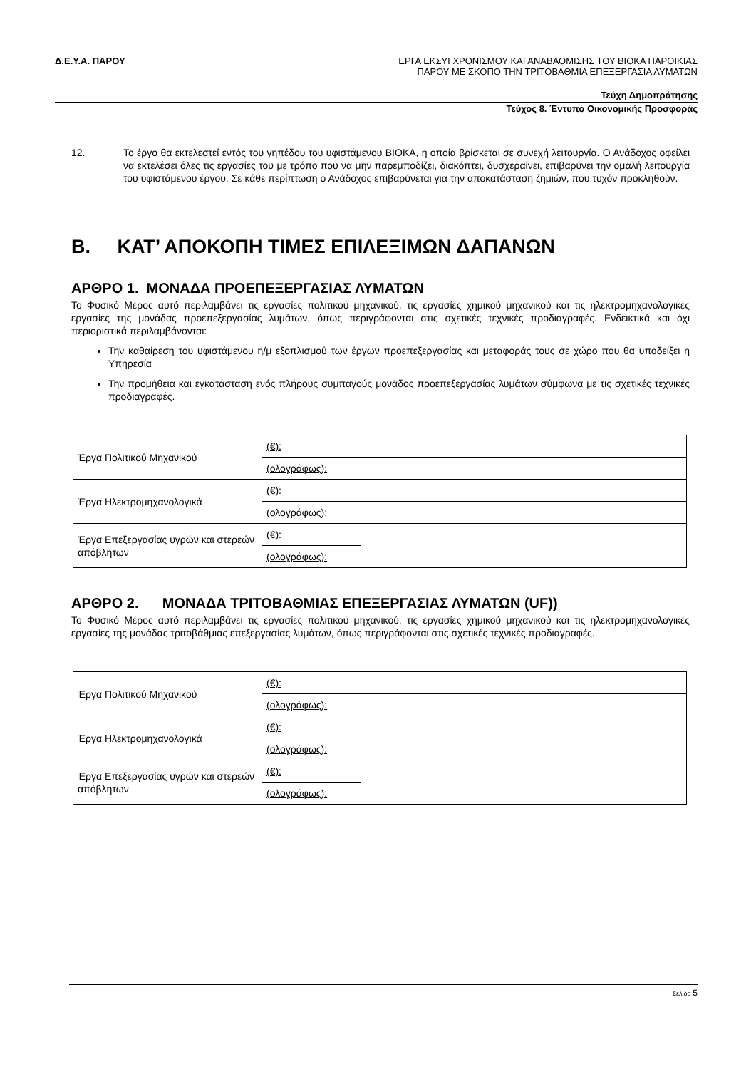Δ.Ε.Υ.Α. ΠΑΡΟΥ
ΕΡΓΑ ΕΚΣΥΓΧΡΟΝΙΣΜΟΥ ΚΑΙ ΑΝΑΒΑΘΜΙΣΗΣ ΤΟΥ ΒΙΟΚΑ ΠΑΡΟΙΚΙΑΣ
ΠΑΡΟΥ ΜΕ ΣΚΟΠΟ ΤΗΝ ΤΡΙΤΟΒΑΘΜΙΑ ΕΠΕΞΕΡΓΑΣΙΑ ΛΥΜΑΤΩΝ
Τεύχη Δημοπράτησης
Τεύχος 8. Έντυπο Οικονομικής Προσφοράς
12. Το έργο θα εκτελεστεί εντός του γηπέδου του υφιστάμενου ΒΙΟΚΑ, η οποία βρίσκεται σε συνεχή λειτουργία. Ο Ανάδοχος οφείλει να εκτελέσει όλες τις εργασίες του με τρόπο που να μην παρεμποδίζει, διακόπτει, δυσχεραίνει, επιβαρύνει την ομαλή λειτουργία του υφιστάμενου έργου. Σε κάθε περίπτωση ο Ανάδοχος επιβαρύνεται για την αποκατάσταση ζημιών, που τυχόν προκληθούν.
Β. ΚΑΤ’ ΑΠΟΚΟΠΗ ΤΙΜΕΣ ΕΠΙΛΕΞΙΜΩΝ ΔΑΠΑΝΩΝ
ΑΡΘΡΟ 1. ΜΟΝΑΔΑ ΠΡΟΕΠΕΞΕΡΓΑΣΙΑΣ ΛΥΜΑΤΩΝ
Το Φυσικό Μέρος αυτό περιλαμβάνει τις εργασίες πολιτικού μηχανικού, τις εργασίες χημικού μηχανικού και τις ηλεκτρομηχανολογικές εργασίες της μονάδας προεπεξεργασίας λυμάτων, όπως περιγράφονται στις σχετικές τεχνικές προδιαγραφές. Ενδεικτικά και όχι περιοριστικά περιλαμβάνονται:
Την καθαίρεση του υφιστάμενου η/μ εξοπλισμού των έργων προεπεξεργασίας και μεταφοράς τους σε χώρο που θα υποδείξει η Υπηρεσία
Την προμήθεια και εγκατάσταση ενός πλήρους συμπαγούς μονάδος προεπεξεργασίας λυμάτων σύμφωνα με τις σχετικές τεχνικές προδιαγραφές.
| Έργα Πολιτικού Μηχανικού | (€): | |
| | (ολογράφως): | |
| Έργα Ηλεκτρομηχανολογικά | (€): | |
| | (ολογράφως): | |
| Έργα Επεξεργασίας υγρών και στερεών απόβλητων | (€): | |
| | (ολογράφως): | |
ΑΡΘΡΟ 2. ΜΟΝΑΔΑ ΤΡΙΤΟΒΑΘΜΙΑΣ ΕΠΕΞΕΡΓΑΣΙΑΣ ΛΥΜΑΤΩΝ (UF))
Το Φυσικό Μέρος αυτό περιλαμβάνει τις εργασίες πολιτικού μηχανικού, τις εργασίες χημικού μηχανικού και τις ηλεκτρομηχανολογικές εργασίες της μονάδας τριτοβάθμιας επεξεργασίας λυμάτων, όπως περιγράφονται στις σχετικές τεχνικές προδιαγραφές.
| Έργα Πολιτικού Μηχανικού | (€): | |
| | (ολογράφως): | |
| Έργα Ηλεκτρομηχανολογικά | (€): | |
| | (ολογράφως): | |
| Έργα Επεξεργασίας υγρών και στερεών απόβλητων | (€): | |
| | (ολογράφως): | |
Σελίδα 5